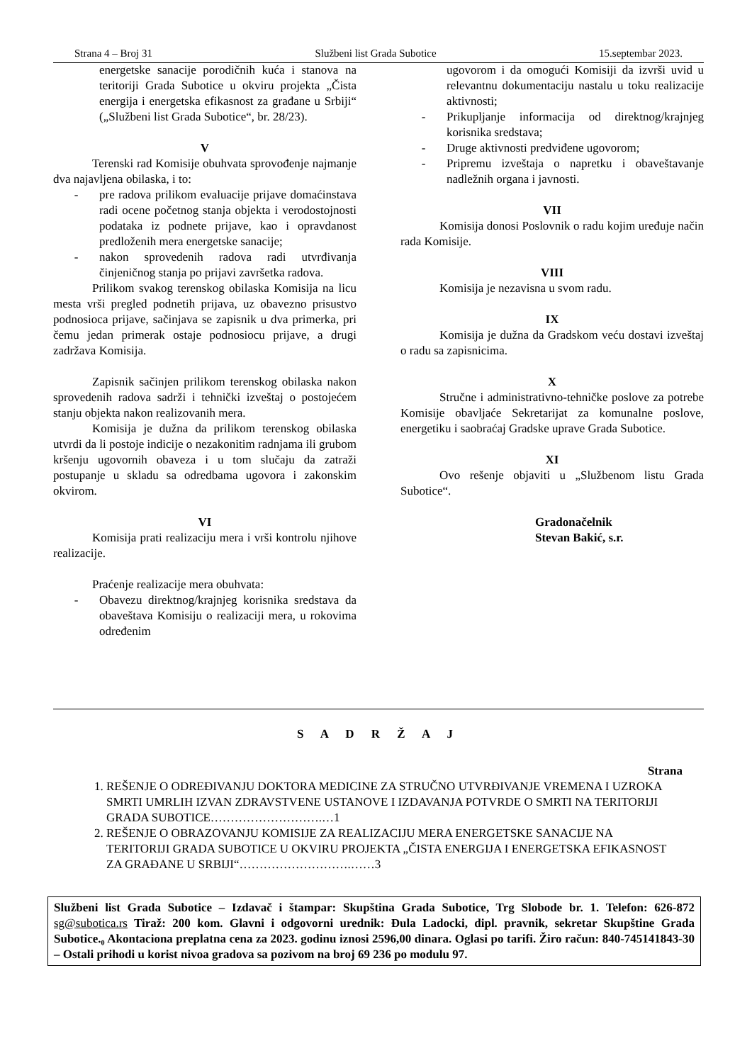Strana 4 – Broj 31 Službeni list Grada Subotice 15.septembar 2023.
energetske sanacije porodičnih kuća i stanova na teritoriji Grada Subotice u okviru projekta „Čista energija i energetska efikasnost za građane u Srbiji“ („Službeni list Grada Subotice“, br. 28/23).
V
Terenski rad Komisije obuhvata sprovođenje najmanje dva najavljena obilaska, i to:
- pre radova prilikom evaluacije prijave domaćinstava radi ocene početnog stanja objekta i verodostojnosti podataka iz podnete prijave, kao i opravdanost predloženih mera energetske sanacije;
- nakon sprovedenih radova radi utvrđivanja činjeničnog stanja po prijavi završetka radova.
Prilikom svakog terenskog obilaska Komisija na licu mesta vrši pregled podnetih prijava, uz obavezno prisustvo podnosioca prijave, sačinjava se zapisnik u dva primerka, pri čemu jedan primerak ostaje podnosiocu prijave, a drugi zadržava Komisija.
Zapisnik sačinjen prilikom terenskog obilaska nakon sprovedenih radova sadrži i tehnički izveštaj o postojećem stanju objekta nakon realizovanih mera.
Komisija je dužna da prilikom terenskog obilaska utvrdi da li postoje indicije o nezakonitim radnjama ili grubom kršenju ugovornih obaveza i u tom slučaju da zatraži postupanje u skladu sa odredbama ugovora i zakonskim okvirom.
VI
Komisija prati realizaciju mera i vrši kontrolu njihove realizacije.
Praćenje realizacije mera obuhvata:
- Obavezu direktnog/krajnjeg korisnika sredstava da obaveštava Komisiju o realizaciji mera, u rokovima određenim
ugovorom i da omogući Komisiji da izvrši uvid u relevantnu dokumentaciju nastalu u toku realizacije aktivnosti;
- Prikupljanje informacija od direktnog/krajnjeg korisnika sredstava;
- Druge aktivnosti predviđene ugovorom;
- Pripremu izveštaja o napretku i obaveštavanje nadležnih organa i javnosti.
VII
Komisija donosi Poslovnik o radu kojim uređuje način rada Komisije.
VIII
Komisija je nezavisna u svom radu.
IX
Komisija je dužna da Gradskom veću dostavi izveštaj o radu sa zapisnicima.
X
Stručne i administrativno-tehničke poslove za potrebe Komisije obavljaće Sekretarijat za komunalne poslove, energetiku i saobraćaj Gradske uprave Grada Subotice.
XI
Ovo rešenje objaviti u „Službenom listu Grada Subotice“.
Gradonačelnik
Stevan Bakić, s.r.
S A D R Ž A J
Strana
1. REŠENJE O ODREĐIVANJU DOKTORA MEDICINE ZA STRUČNO UTVRĐIVANJE VREMENA I UZROKA SMRTI UMRLIH IZVAN ZDRAVSTVENE USTANOVE I IZDAVANJA POTVRDE O SMRTI NA TERITORIJI GRADA SUBOTICE……………………….…1
2. REŠENJE O OBRAZOVANJU KOMISIJE ZA REALIZACIJU MERA ENERGETSKE SANACIJE NA TERITORIJI GRADA SUBOTICE U OKVIRU PROJEKTA „ČISTA ENERGIJA I ENERGETSKA EFIKASNOST ZA GRAĐANE U SRBIJI“……………………….……3
Službeni list Grada Subotice – Izdavač i štampar: Skupština Grada Subotice, Trg Slobode br. 1. Telefon: 626-872 sg@subotica.rs Tiraž: 200 kom. Glavni i odgovorni urednik: Đula Ladocki, dipl. pravnik, sekretar Skupštine Grada Subotice.₀ Akontaciona preplatna cena za 2023. godinu iznosi 2596,00 dinara. Oglasi po tarifi. Žiro račun: 840-745141843-30 – Ostali prihodi u korist nivoa gradova sa pozivom na broj 69 236 po modulu 97.